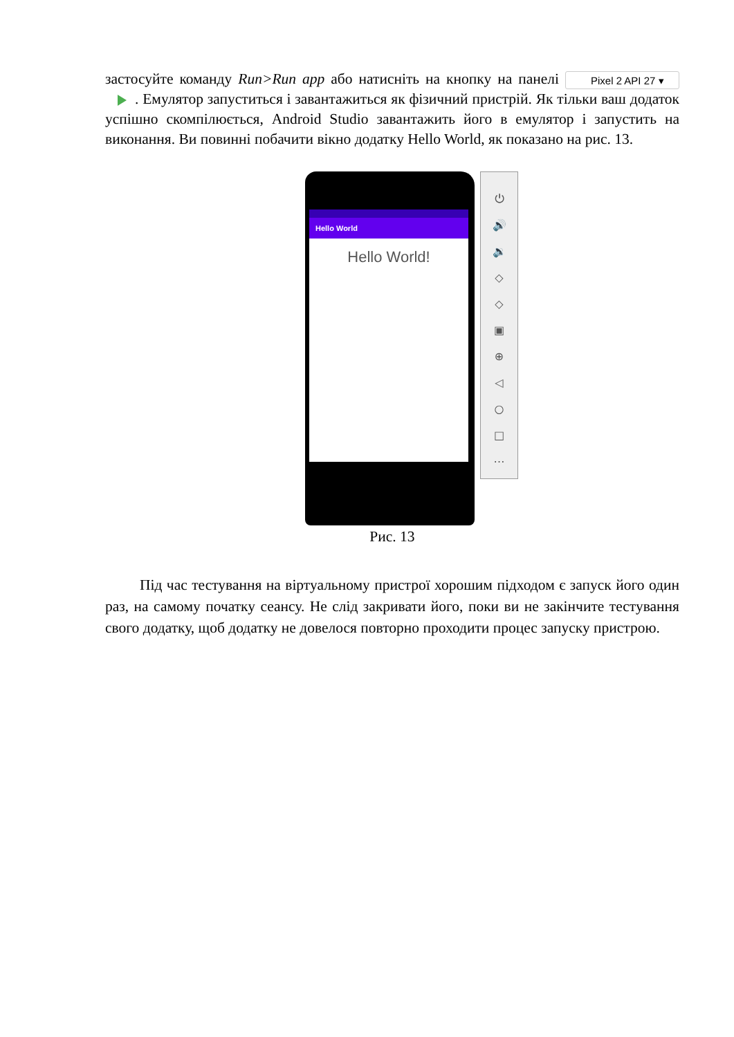застосуйте команду Run>Run app або натисніть на кнопку на панелі Pixel 2 API 27 ▾ . Емулятор запуститься і завантажиться як фізичний пристрій. Як тільки ваш додаток успішно скомпілюється, Android Studio завантажить його в емулятор і запустить на виконання. Ви повинні побачити вікно додатку Hello World, як показано на рис. 13.
Hello World
Hello World!
⏻
🔊
🔉
◇
◇
▣
⊕
◁
○
□
⋯
Рис. 13
Під час тестування на віртуальному пристрої хорошим підходом є запуск його один раз, на самому початку сеансу. Не слід закривати його, поки ви не закінчите тестування свого додатку, щоб додатку не довелося повторно проходити процес запуску пристрою.